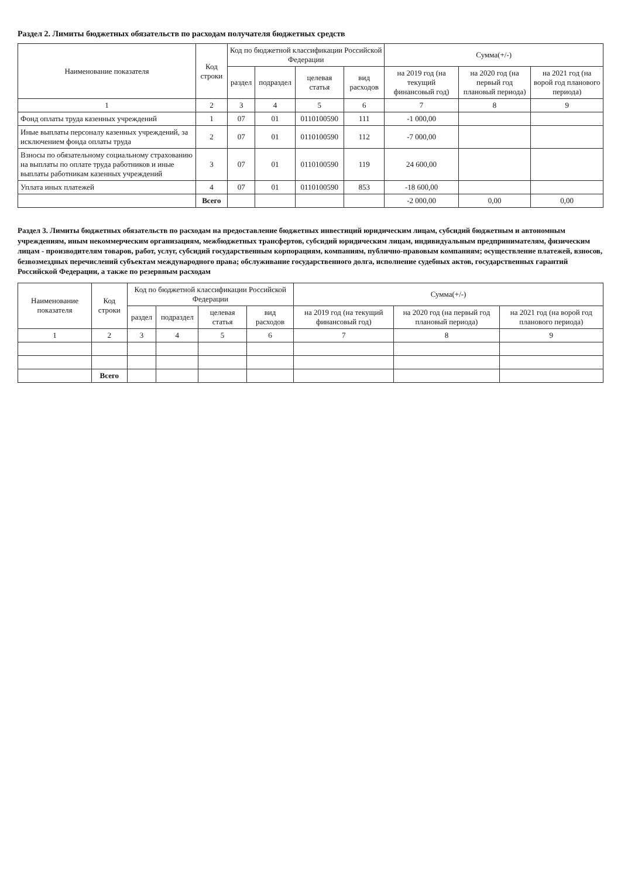Раздел 2. Лимиты бюджетных обязательств по расходам получателя бюджетных средств
| Наименование показателя | Код строки | Код по бюджетной классификации Российской Федерации | | | | Сумма(+/-) | | |
| --- | --- | --- | --- | --- | --- | --- | --- | --- |
| | | раздел | подраздел | целевая статья | вид расходов | на 2019 год (на текущий финансовый год) | на 2020 год (на первый год плановый периода) | на 2021 год (на ворой год планового периода) |
| 1 | 2 | 3 | 4 | 5 | 6 | 7 | 8 | 9 |
| Фонд оплаты труда казенных учреждений | 1 | 07 | 01 | 0110100590 | 111 | -1 000,00 | | |
| Иные выплаты персоналу казенных учреждений, за исключением фонда оплаты труда | 2 | 07 | 01 | 0110100590 | 112 | -7 000,00 | | |
| Взносы по обязательному социальному страхованию на выплаты по оплате труда работников и иные выплаты работникам казенных учреждений | 3 | 07 | 01 | 0110100590 | 119 | 24 600,00 | | |
| Уплата иных платежей | 4 | 07 | 01 | 0110100590 | 853 | -18 600,00 | | |
| | Всего | | | | | -2 000,00 | 0,00 | 0,00 |
Раздел 3. Лимиты бюджетных обязательств по расходам на предоставление бюджетных инвестиций юридическим лицам, субсидий бюджетным и автономным учреждениям, иным некоммерческим организациям, межбюджетных трансфертов, субсидий юридическим лицам, индивидуальным предпринимателям, физическим лицам - производителям товаров, работ, услуг, субсидий государственным корпорациям, компаниям, публично-правовым компаниям; осуществление платежей, взносов, безвозмездных перечислений субъектам международного права; обслуживание государственного долга, исполнение судебных актов, государственных гарантий Российской Федерации, а также по резервным расходам
| Наименование показателя | Код строки | Код по бюджетной классификации Российской Федерации | | | | Сумма(+/-) | | |
| --- | --- | --- | --- | --- | --- | --- | --- | --- |
| | | раздел | подраздел | целевая статья | вид расходов | на 2019 год (на текущий финансовый год) | на 2020 год (на первый год плановый периода) | на 2021 год (на ворой год планового периода) |
| 1 | 2 | 3 | 4 | 5 | 6 | 7 | 8 | 9 |
| | Всего | | | | | | | |